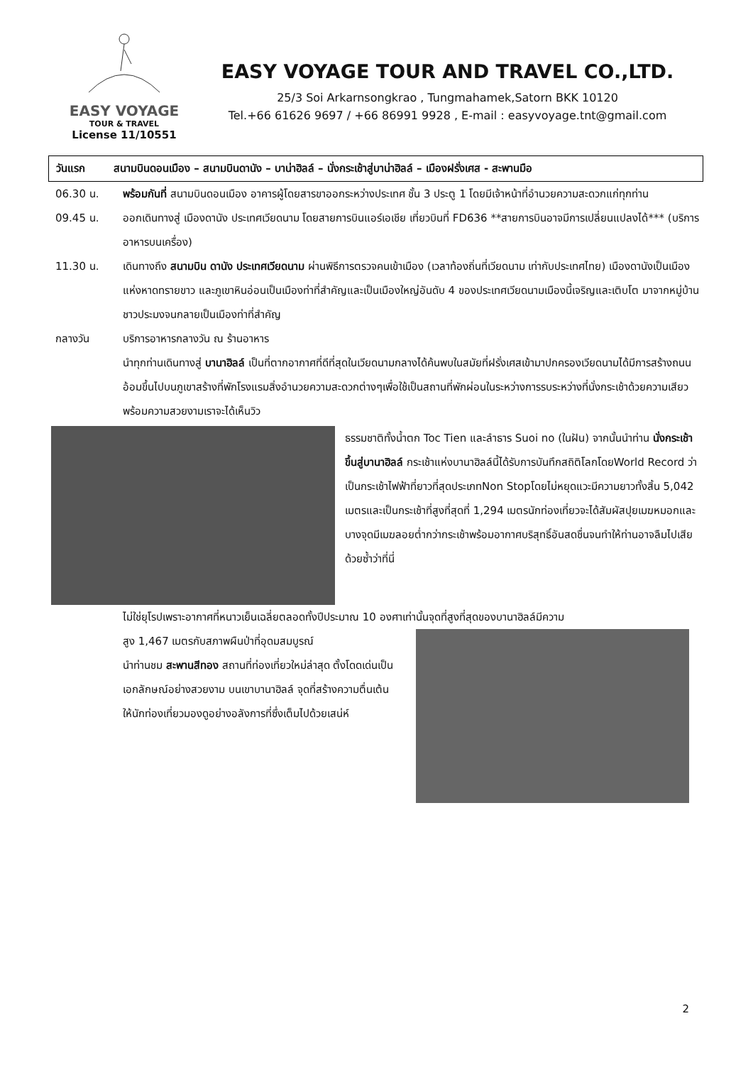EASY VOYAGE
TOUR & TRAVEL
License 11/10551
EASY VOYAGE TOUR AND TRAVEL CO.,LTD.
25/3 Soi Arkarnsongkrao , Tungmahamek,Satorn BKK 10120
Tel.+66 61626 9697 / +66 86991 9928 , E-mail : easyvoyage.tnt@gmail.com
วันแรก สนามบินดอนเมือง – สนามบินดานัง – บาน่าฮิลล์ – นั่งกระเช้าสู่บาน่าฮิลล์ – เมืองฝรั่งเศส - สะพานมือ
06.30 น. พร้อมกันที่ สนามบินดอนเมือง อาคารผู้โดยสารขาออกระหว่างประเทศ ชั้น 3 ประตู 1 โดยมีเจ้าหน้าที่อำนวยความสะดวกแก่ทุกท่าน
09.45 น. ออกเดินทางสู่ เมืองดานัง ประเทศเวียดนาม โดยสายการบินแอร์เอเชีย เที่ยวบินที่ FD636 **สายการบินอาจมีการเปลี่ยนแปลงได้*** (บริการอาหารบนเครื่อง)
11.30 น. เดินทางถึง สนามบิน ดานัง ประเทศเวียดนาม ผ่านพิธีการตรวจคนเข้าเมือง (เวลาท้องถิ่นที่เวียดนาม เท่ากับประเทศไทย) เมืองดานังเป็นเมืองแห่งหาดทรายขาว และภูเขาหินอ่อนเป็นเมืองท่าที่สำคัญและเป็นเมืองใหญ่อันดับ 4 ของประเทศเวียดนามเมืองนี้เจริญและเติบโต มาจากหมู่บ้านชาวประมงจนกลายเป็นเมืองท่าที่สำคัญ
กลางวัน บริการอาหารกลางวัน ณ ร้านอาหาร
นำทุกท่านเดินทางสู่ บานาฮิลล์ เป็นที่ตากอากาศที่ดีที่สุดในเวียดนามกลางได้ค้นพบในสมัยที่ฝรั่งเศสเข้ามาปกครองเวียดนามได้มีการสร้างถนนอ้อมขึ้นไปบนภูเขาสร้างที่พักโรงแรมสิ่งอำนวยความสะดวกต่างๆเพื่อใช้เป็นสถานที่พักผ่อนในระหว่างการรบระหว่างที่นั่งกระเช้าด้วยความเสียวพร้อมความสวยงามเราจะได้เห็นวิว
ธรรมชาติทั้งน้ำตก Toc Tien และลำธาร Suoi no (ในฝัน) จากนั้นนำท่าน นั่งกระเช้าขึ้นสู่บานาฮิลล์ กระเช้าแห่งบานาฮิลล์นี้ได้รับการบันทึกสถิติโลกโดยWorld Record ว่าเป็นกระเช้าไฟฟ้าที่ยาวที่สุดประเภทNon Stopโดยไม่หยุดแวะมีความยาวทั้งสิ้น 5,042 เมตรและเป็นกระเช้าที่สูงที่สุดที่ 1,294 เมตรนักท่องเที่ยวจะได้สัมผัสปุยเมฆหมอกและบางจุดมีเมฆลอยต่ำกว่ากระเช้าพร้อมอากาศบริสุทธิ์อันสดชื่นจนทำให้ท่านอาจลืมไปเสียด้วยซ้ำว่าที่นี่
ไม่ใช่ยุโรปเพราะอากาศที่หนาวเย็นเฉลี่ยตลอดทั้งปีประมาณ 10 องศาเท่านั้นจุดที่สูงที่สุดของบานาฮิลล์มีความ
สูง 1,467 เมตรกับสภาพผืนป่าที่อุดมสมบูรณ์
นำท่านชม สะพานสีทอง สถานที่ท่องเที่ยวใหม่ล่าสุด ตั้งโดดเด่นเป็นเอกลักษณ์อย่างสวยงาม บนเขาบานาฮิลล์ จุดที่สร้างความตื่นเต้นให้นักท่องเที่ยวมองดูอย่างอลังการที่ซึ่งเต็มไปด้วยเสน่ห์
2